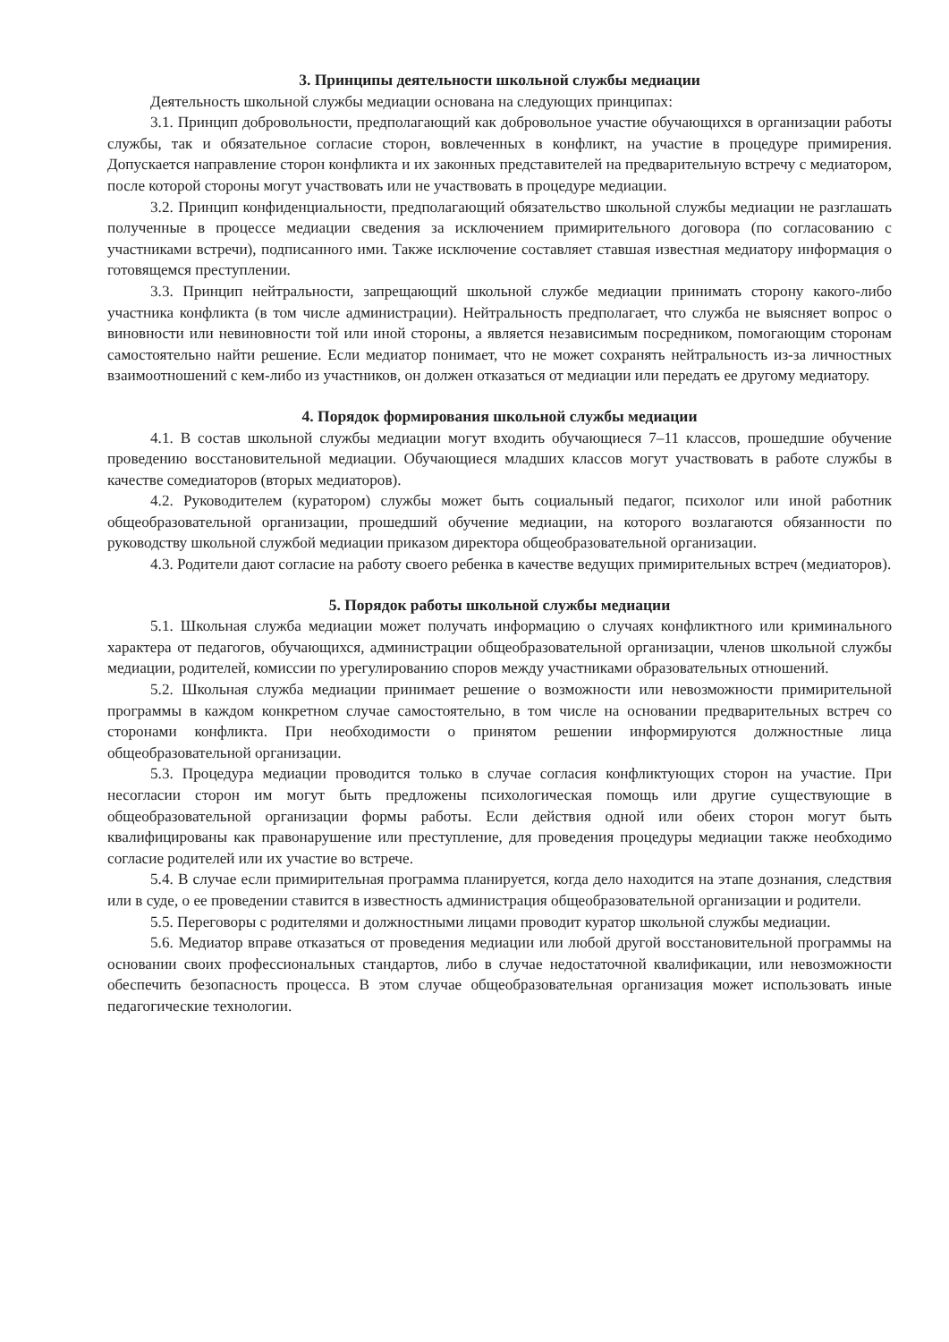3. Принципы деятельности школьной службы медиации
Деятельность школьной службы медиации основана на следующих принципах:
3.1. Принцип добровольности, предполагающий как добровольное участие обучающихся в организации работы службы, так и обязательное согласие сторон, вовлеченных в конфликт, на участие в процедуре примирения. Допускается направление сторон конфликта и их законных представителей на предварительную встречу с медиатором, после которой стороны могут участвовать или не участвовать в процедуре медиации.
3.2. Принцип конфиденциальности, предполагающий обязательство школьной службы медиации не разглашать полученные в процессе медиации сведения за исключением примирительного договора (по согласованию с участниками встречи), подписанного ими. Также исключение составляет ставшая известная медиатору информация о готовящемся преступлении.
3.3. Принцип нейтральности, запрещающий школьной службе медиации принимать сторону какого-либо участника конфликта (в том числе администрации). Нейтральность предполагает, что служба не выясняет вопрос о виновности или невиновности той или иной стороны, а является независимым посредником, помогающим сторонам самостоятельно найти решение. Если медиатор понимает, что не может сохранять нейтральность из-за личностных взаимоотношений с кем-либо из участников, он должен отказаться от медиации или передать ее другому медиатору.
4. Порядок формирования школьной службы медиации
4.1. В состав школьной службы медиации могут входить обучающиеся 7–11 классов, прошедшие обучение проведению восстановительной медиации. Обучающиеся младших классов могут участвовать в работе службы в качестве сомедиаторов (вторых медиаторов).
4.2. Руководителем (куратором) службы может быть социальный педагог, психолог или иной работник общеобразовательной организации, прошедший обучение медиации, на которого возлагаются обязанности по руководству школьной службой медиации приказом директора общеобразовательной организации.
4.3. Родители дают согласие на работу своего ребенка в качестве ведущих примирительных встреч (медиаторов).
5. Порядок работы школьной службы медиации
5.1. Школьная служба медиации может получать информацию о случаях конфликтного или криминального характера от педагогов, обучающихся, администрации общеобразовательной организации, членов школьной службы медиации, родителей, комиссии по урегулированию споров между участниками образовательных отношений.
5.2. Школьная служба медиации принимает решение о возможности или невозможности примирительной программы в каждом конкретном случае самостоятельно, в том числе на основании предварительных встреч со сторонами конфликта. При необходимости о принятом решении информируются должностные лица общеобразовательной организации.
5.3. Процедура медиации проводится только в случае согласия конфликтующих сторон на участие. При несогласии сторон им могут быть предложены психологическая помощь или другие существующие в общеобразовательной организации формы работы. Если действия одной или обеих сторон могут быть квалифицированы как правонарушение или преступление, для проведения процедуры медиации также необходимо согласие родителей или их участие во встрече.
5.4. В случае если примирительная программа планируется, когда дело находится на этапе дознания, следствия или в суде, о ее проведении ставится в известность администрация общеобразовательной организации и родители.
5.5. Переговоры с родителями и должностными лицами проводит куратор школьной службы медиации.
5.6. Медиатор вправе отказаться от проведения медиации или любой другой восстановительной программы на основании своих профессиональных стандартов, либо в случае недостаточной квалификации, или невозможности обеспечить безопасность процесса. В этом случае общеобразовательная организация может использовать иные педагогические технологии.